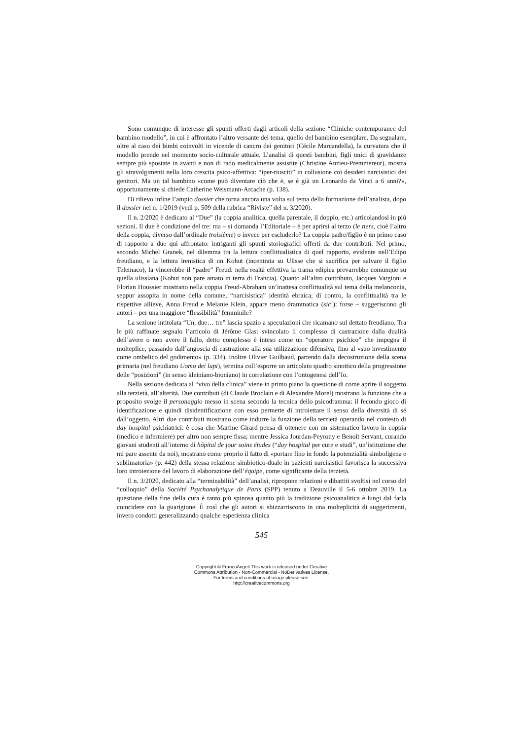Sono comunque di interesse gli spunti offerti dagli articoli della sezione “Cliniche contemporanee del bambino modello”, in cui è affrontato l’altro versante del tema, quello del bambino esemplare. Da segnalare, oltre al caso dei bimbi coinvolti in vicende di cancro dei genitori (Cécile Marcandella), la curvatura che il modello prende nel momento socio-culturale attuale. L’analisi di questi bambini, figli unici di gravidanze sempre più spostate in avanti e non di rado medicalmente assistite (Christine Anzieu-Premmereur), mostra gli stravolgimenti nella loro crescita psico-affettiva: “iper-riusciti” in collusione coi desideri narcisistici dei genitori. Ma un tal bambino «come può diventare ciò che è, se è già un Leonardo da Vinci a 6 anni?», opportunamente si chiede Catherine Weismann-Arcache (p. 138).
Di rilievo infine l’ampio dossier che torna ancora una volta sul tema della formazione dell’analista, dopo il dossier nel n. 1/2019 (vedi p. 509 della rubrica “Riviste” del n. 3/2020).
Il n. 2/2020 è dedicato al “Due” (la coppia analitica, quella parentale, il doppio, etc.) articolandosi in più sezioni. Il due è condizione del tre: ma – si domanda l’Editoriale – è per aprirsi al terzo (le tiers, cioè l’altro della coppia, diverso dall’ordinale troisième) o invece per escluderlo? La coppia padre/figlio è un primo caso di rapporto a due qui affrontato: intriganti gli spunti storiografici offerti da due contributi. Nel primo, secondo Michel Granek, nel dilemma tra la lettura conflittualistica di quel rapporto, evidente nell’Edipo freudiano, e la lettura irenistica di un Kohut (incentrata su Ulisse che si sacrifica per salvare il figlio Telemaco), la vincerebbe il “padre” Freud: nella realtà effettiva la trama edipica prevarrebbe comunque su quella ulissiana (Kohut non pare amato in terra di Francia). Quanto all’altro contributo, Jacques Vargioni e Florian Houssier mostrano nella coppia Freud-Abraham un’inattesa conflittualità sul tema della melanconia, seppur assopita in nome della comune, “narcisistica” identità ebraica; di contro, la conflittualità tra le rispettive allieve, Anna Freud e Melanie Klein, appare meno drammatica (sic!): forse – suggeriscono gli autori – per una maggiore “flessibilità” femminile?
La sezione intitolata “Un, due… tre” lascia spazio a speculazioni che ricamano sul dettato freudiano. Tra le più raffinate segnalo l’articolo di Jérôme Glas: svincolato il complesso di castrazione dalla dualità dell’avere o non avere il fallo, detto complesso è inteso come un “operatore psichico” che impegna il molteplice, passando dall’angoscia di castrazione alla sua utilizzazione difensiva, fino al «suo investimento come ombelico del godimento» (p. 334). Inoltre Olivier Guilbaud, partendo dalla decostruzione della scena primaria (nel freudiano Uomo dei lupi), termina coll’esporre un articolato quadro sinottico della progressione delle “posizioni” (in senso kleiniano-bioniano) in correlazione con l’ontogenesi dell’Io.
Nella sezione dedicata al “vivo della clinica” viene in primo piano la questione di come aprire il soggetto alla terzietà, all’alterità. Due contributi (di Claude Broclain e di Alexandre Morel) mostrano la funzione che a proposito svolge il personaggio messo in scena secondo la tecnica dello psicodramma: il fecondo gioco di identificazione e quindi disidentificazione con esso permette di introiettare il senso della diversità di sé dall’oggetto. Altri due contributi mostrano come indurre la funzione della terzietà operando nel contesto di day hospital psichiatrici: è cosa che Martine Girard pensa di ottenere con un sistematico lavoro in coppia (medico e infermiere) per altro non sempre fissa; mentre Jessica Jourdan-Peyrony e Benoît Servant, curando giovani studenti all’interno di hôpital de jour soins études (“day hospital per cure e studi”, un’istituzione che mi pare assente da noi), mostrano come proprio il fatto di «portare fino in fondo la potenzialità simboligena e sublimatoria» (p. 442) della stessa relazione simbiotico-duale in pazienti narcisistici favorisca la successiva loro introiezione del lavoro di elaborazione dell’équipe, come significante della terzietà.
Il n. 3/2020, dedicato alla “terminabilità” dell’analisi, ripropone relazioni e dibattiti svoltisi nel corso del “colloquio” della Société Psychanalytique de Paris (SPP) tenuto a Deauville il 5-6 ottobre 2019. La questione della fine della cura è tanto più spinosa quanto più la tradizione psicoanalitica è lungi dal farla coincidere con la guarigione. È così che gli autori si sbizzarriscono in una molteplicità di suggerimenti, invero condotti generalizzando qualche esperienza clinica
545
Copyright © FrancoAngeli This work is released under Creative
Commons Attribution - Non-Commercial - NoDerivatives License.
For terms and conditions of usage please see:
http://creativecommons.org